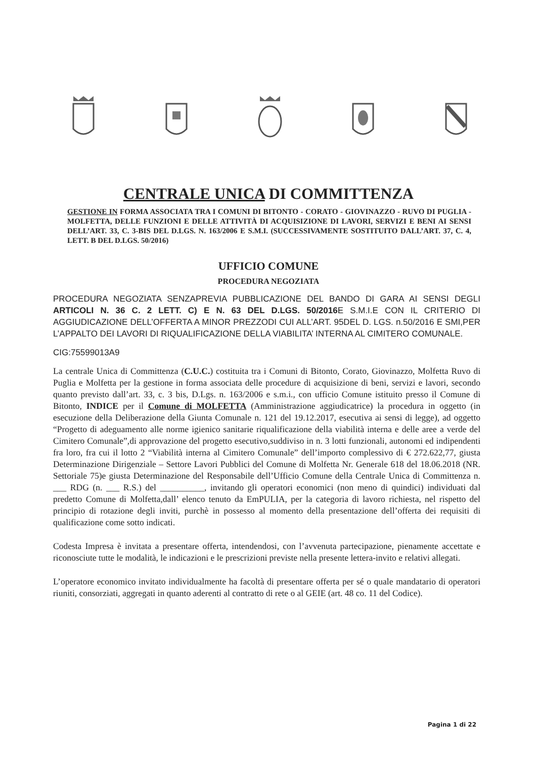CENTRALE UNICA DI COMMITTENZA
GESTIONE IN FORMA ASSOCIATA TRA I COMUNI DI BITONTO - CORATO - GIOVINAZZO - RUVO DI PUGLIA - MOLFETTA, DELLE FUNZIONI E DELLE ATTIVITÀ DI ACQUISIZIONE DI LAVORI, SERVIZI E BENI AI SENSI DELL’ART. 33, C. 3-BIS DEL D.LGS. N. 163/2006 E S.M.I. (SUCCESSIVAMENTE SOSTITUITO DALL’ART. 37, C. 4, LETT. B DEL D.LGS. 50/2016)
UFFICIO COMUNE
PROCEDURA NEGOZIATA
PROCEDURA NEGOZIATA SENZAPREVIA PUBBLICAZIONE DEL BANDO DI GARA AI SENSI DEGLI ARTICOLI N. 36 C. 2 LETT. C) E N. 63 DEL D.LGS. 50/2016 E S.M.I.E CON IL CRITERIO DI AGGIUDICAZIONE DELL’OFFERTA A MINOR PREZZODI CUI ALL’ART. 95DEL D. LGS. n.50/2016 E SMI,PER L’APPALTO DEI LAVORI DI RIQUALIFICAZIONE DELLA VIABILITA’ INTERNA AL CIMITERO COMUNALE.
CIG:75599013A9
La centrale Unica di Committenza (C.U.C.) costituita tra i Comuni di Bitonto, Corato, Giovinazzo, Molfetta Ruvo di Puglia e Molfetta per la gestione in forma associata delle procedure di acquisizione di beni, servizi e lavori, secondo quanto previsto dall’art. 33, c. 3 bis, D.Lgs. n. 163/2006 e s.m.i., con ufficio Comune istituito presso il Comune di Bitonto, INDICE per il Comune di MOLFETTA (Amministrazione aggiudicatrice) la procedura in oggetto (in esecuzione della Deliberazione della Giunta Comunale n. 121 del 19.12.2017, esecutiva ai sensi di legge), ad oggetto “Progetto di adeguamento alle norme igienico sanitarie riqualificazione della viabilità interna e delle aree a verde del Cimitero Comunale”,di approvazione del progetto esecutivo,suddiviso in n. 3 lotti funzionali, autonomi ed indipendenti fra loro, fra cui il lotto 2 “Viabilità interna al Cimitero Comunale” dell’importo complessivo di € 272.622,77, giusta Determinazione Dirigenziale – Settore Lavori Pubblici del Comune di Molfetta Nr. Generale 618 del 18.06.2018 (NR. Settoriale 75)e giusta Determinazione del Responsabile dell’Ufficio Comune della Centrale Unica di Committenza n. ___ RDG (n. ___ R.S.) del __________, invitando gli operatori economici (non meno di quindici) individuati dal predetto Comune di Molfetta,dall’ elenco tenuto da EmPULIA, per la categoria di lavoro richiesta, nel rispetto del principio di rotazione degli inviti, purchè in possesso al momento della presentazione dell’offerta dei requisiti di qualificazione come sotto indicati.
Codesta Impresa è invitata a presentare offerta, intendendosi, con l’avvenuta partecipazione, pienamente accettate e riconosciute tutte le modalità, le indicazioni e le prescrizioni previste nella presente lettera-invito e relativi allegati.
L’operatore economico invitato individualmente ha facoltà di presentare offerta per sé o quale mandatario di operatori riuniti, consorziati, aggregati in quanto aderenti al contratto di rete o al GEIE (art. 48 co. 11 del Codice).
Pagina 1 di 22